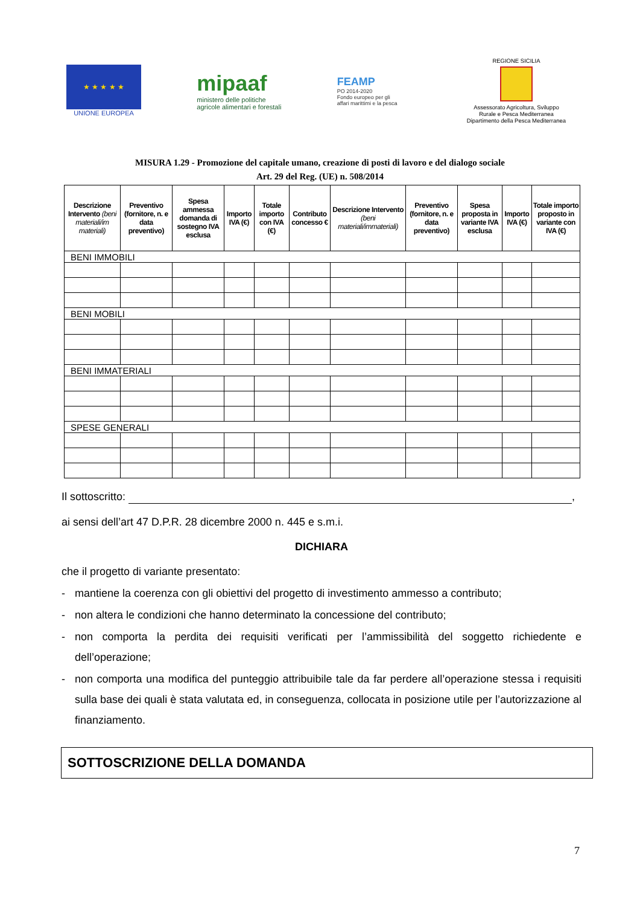★ ★ ★ ★ ★
UNIONE EUROPEA
mipaaf
ministero delle politiche
agricole alimentari e forestali
FEAMP
PO 2014-2020
Fondo europeo per gli
affari marittimi e la pesca
REGIONE SICILIA
Assessorato Agricoltura, Sviluppo
Rurale e Pesca Mediterranea
Dipartimento della Pesca Mediterranea
MISURA 1.29 - Promozione del capitale umano, creazione di posti di lavoro e del dialogo sociale
Art. 29 del Reg. (UE) n. 508/2014
| Descrizione Intervento (beni materiali/im materiali) | Preventivo (fornitore, n. e data preventivo) | Spesa ammessa domanda di sostegno IVA esclusa | Importo IVA (€) | Totale importo con IVA (€) | Contributo concesso € | Descrizione Intervento (beni materiali/immateriali) | Preventivo (fornitore, n. e data preventivo) | Spesa proposta in variante IVA esclusa | Importo IVA (€) | Totale importo proposto in variante con IVA (€) |
| --- | --- | --- | --- | --- | --- | --- | --- | --- | --- | --- |
| BENI IMMOBILI | | | | | | | | | | |
| BENI MOBILI | | | | | | | | | | |
| BENI IMMATERIALI | | | | | | | | | | |
| SPESE GENERALI | | | | | | | | | | |
Il sottoscritto: ,
ai sensi dell’art 47 D.P.R. 28 dicembre 2000 n. 445 e s.m.i.
DICHIARA
che il progetto di variante presentato:
- mantiene la coerenza con gli obiettivi del progetto di investimento ammesso a contributo;
- non altera le condizioni che hanno determinato la concessione del contributo;
- non comporta la perdita dei requisiti verificati per l’ammissibilità del soggetto richiedente e dell’operazione;
- non comporta una modifica del punteggio attribuibile tale da far perdere all’operazione stessa i requisiti sulla base dei quali è stata valutata ed, in conseguenza, collocata in posizione utile per l’autorizzazione al finanziamento.
SOTTOSCRIZIONE DELLA DOMANDA
7